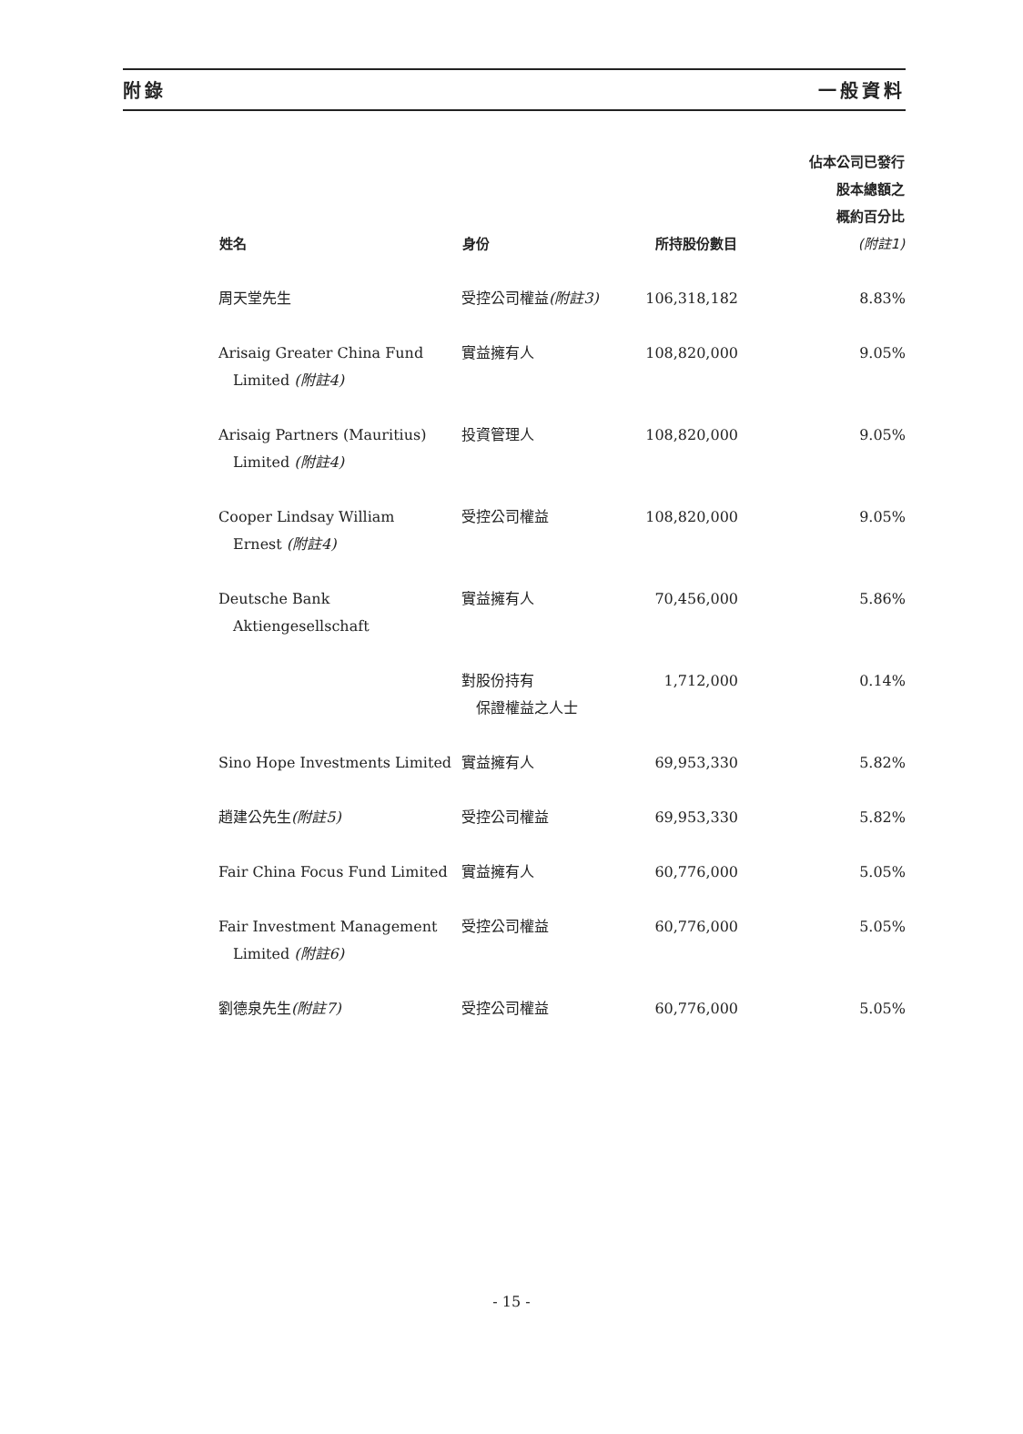附錄 一般資料
| 姓名 | 身份 | 所持股份數目 | 佔本公司已發行 股本總額之 概約百分比 (附註1) |
| --- | --- | --- | --- |
| 周天堂先生 | 受控公司權益 (附註3) | 106,318,182 | 8.83% |
| Arisaig Greater China Fund Limited (附註4) | 實益擁有人 | 108,820,000 | 9.05% |
| Arisaig Partners (Mauritius) Limited (附註4) | 投資管理人 | 108,820,000 | 9.05% |
| Cooper Lindsay William Ernest (附註4) | 受控公司權益 | 108,820,000 | 9.05% |
| Deutsche Bank Aktiengesellschaft | 實益擁有人 | 70,456,000 | 5.86% |
| | 對股份持有 保證權益之人士 | 1,712,000 | 0.14% |
| Sino Hope Investments Limited | 實益擁有人 | 69,953,330 | 5.82% |
| 趙建公先生 (附註5) | 受控公司權益 | 69,953,330 | 5.82% |
| Fair China Focus Fund Limited | 實益擁有人 | 60,776,000 | 5.05% |
| Fair Investment Management Limited (附註6) | 受控公司權益 | 60,776,000 | 5.05% |
| 劉德泉先生 (附註7) | 受控公司權益 | 60,776,000 | 5.05% |
- 15 -